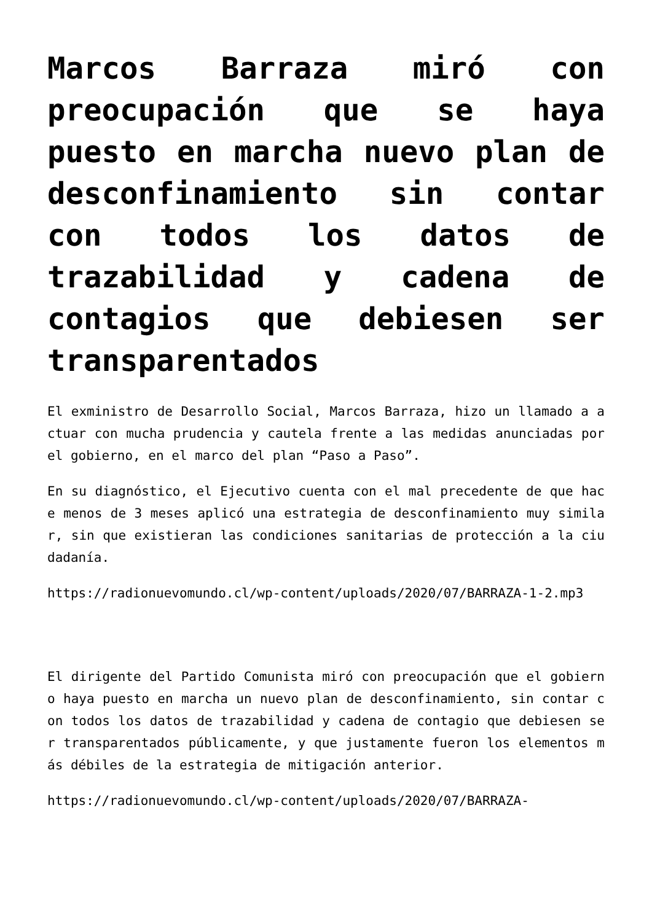Marcos Barraza miró con preocupación que se haya puesto en marcha nuevo plan de desconfinamiento sin contar con todos los datos de trazabilidad y cadena de contagios que debiesen ser transparentados
El exministro de Desarrollo Social, Marcos Barraza, hizo un llamado a actuar con mucha prudencia y cautela frente a las medidas anunciadas por el gobierno, en el marco del plan “Paso a Paso”.
En su diagnóstico, el Ejecutivo cuenta con el mal precedente de que hace menos de 3 meses aplicó una estrategia de desconfinamiento muy similar, sin que existieran las condiciones sanitarias de protección a la ciudadanía.
https://radionuevomundo.cl/wp-content/uploads/2020/07/BARRAZA-1-2.mp3
El dirigente del Partido Comunista miró con preocupación que el gobierno haya puesto en marcha un nuevo plan de desconfinamiento, sin contar con todos los datos de trazabilidad y cadena de contagio que debiesen ser transparentados públicamente, y que justamente fueron los elementos más débiles de la estrategia de mitigación anterior.
https://radionuevomundo.cl/wp-content/uploads/2020/07/BARRAZA-